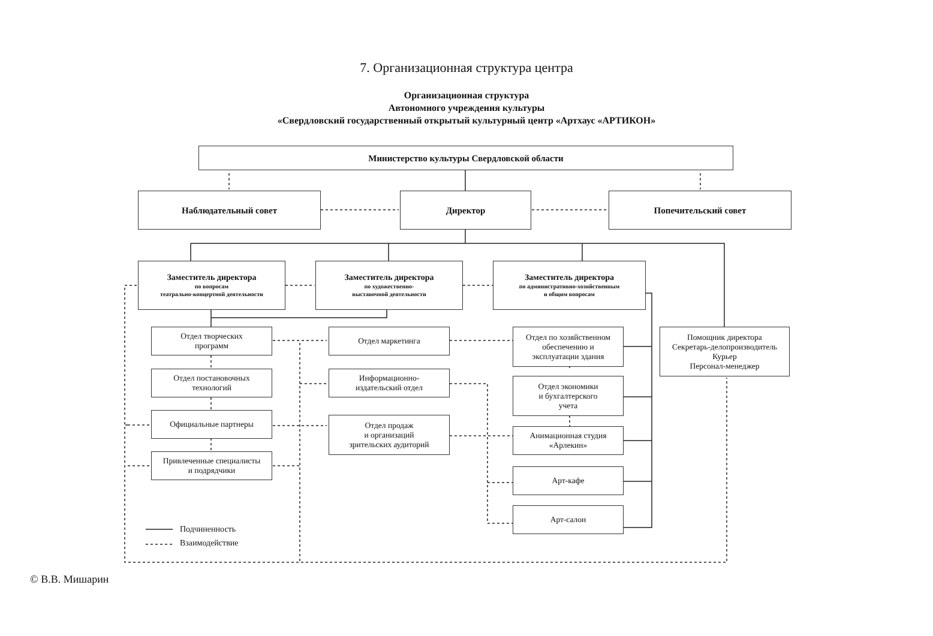7. Организационная структура центра
Организационная структура
Автономного учреждения культуры
«Свердловский государственный открытый культурный центр «Артхаус «АРТИКОН»
Министерство культуры Свердловской области
Наблюдательный совет Директор Попечительский совет
Заместитель директора
по вопросам
театрально-концертной деятельности
Заместитель директора
по художественно-
выставочной деятельности
Заместитель директора
по административно-хозяйственным
и общим вопросам
Отдел творческих
программ
Отдел постановочных
технологий
Официальные партнеры
Привлеченные специалисты
и подрядчики
Отдел маркетинга
Информационно-
издательский отдел
Отдел продаж
и организаций
зрительских аудиторий
Отдел по хозяйственном
обеспечению и
эксплуатации здания
Отдел экономики
и бухгалтерского
учета
Анимационная студия
«Арлекин»
Арт-кафе
Арт-салон
Помощник директора
Секретарь-делопроизводитель
Курьер
Персонал-менеджер
Подчиненность
Взаимодействие
© В.В. Мишарин